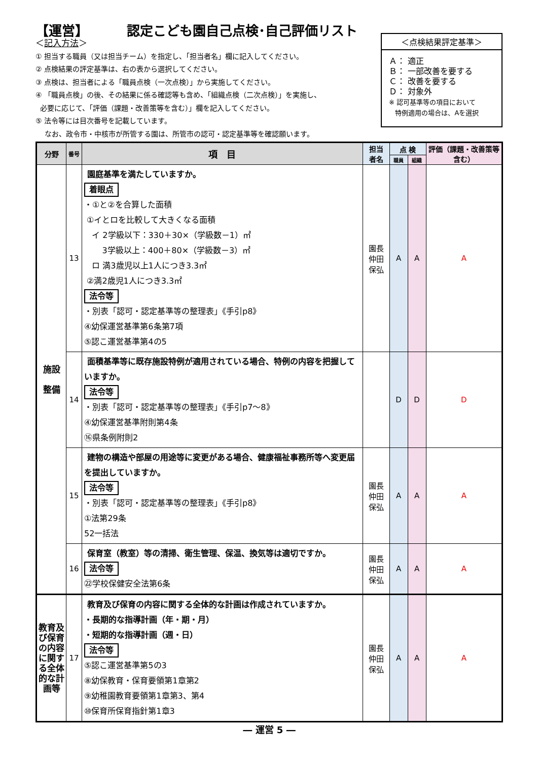【運営】 認定こども園自己点検･自己評価リスト
＜記入方法＞
① 担当する職員（又は担当チーム）を指定し、「担当者名」欄に記入してください。
② 点検結果の評定基準は、右の表から選択してください。
③ 点検は、担当者による「職員点検（一次点検）」から実施してください。
④ 「職員点検」の後、その結果に係る確認等も含め、「組織点検（二次点検）」を実施し、
必要に応じて、「評価（課題・改善策等を含む）」欄を記入してください。
⑤ 法令等には目次番号を記載しています。
なお、政令市・中核市が所管する園は、所管市の認可・認定基準等を確認願います。
＜点検結果評定基準＞
Ａ： 適正
Ｂ： 一部改善を要する
Ｃ： 改善を要する
Ｄ： 対象外
※ 認可基準等の項目において
特例適用の場合は、Aを選択
| 分野 | 番号 | 項 目 | 担当 者名 | 点 検 | | 評価（課題・改善策等含む） |
| --- | --- | --- | --- | --- | --- | --- |
| | | | | 職員 | 組織 | |
| 施設 整備 | 13 | 園庭基準を満たしていますか。 着眼点 ・①と②を合算した面積 ①イとロを比較して大きくなる面積 イ 2学級以下：330＋30×（学級数－1）㎡ 3学級以上：400＋80×（学級数－3）㎡ ロ 満3歳児以上1人につき3.3㎡ ②満2歳児1人につき3.3㎡ 法令等 ・別表「認可・認定基準等の整理表」《手引p8》 ④幼保運営基準第6条第7項 ⑤認こ運営基準第4の5 | 園長 仲田 保弘 | A | A | A |
| | 14 | 面積基準等に既存施設特例が適用されている場合、特例の内容を把握していますか。 法令等 ・別表「認可・認定基準等の整理表」《手引p7～8》 ④幼保運営基準附則第4条 ⑯県条例附則2 | | D | D | D |
| | 15 | 建物の構造や部屋の用途等に変更がある場合、健康福祉事務所等へ変更届を提出していますか。 法令等 ・別表「認可・認定基準等の整理表」《手引p8》 ①法第29条 52一括法 | 園長 仲田 保弘 | A | A | A |
| | 16 | 保育室（教室）等の清掃、衛生管理、保温、換気等は適切ですか。 法令等 ㉒学校保健安全法第6条 | 園長 仲田 保弘 | A | A | A |
| 教育及び保育の内容に関する全体的な計画等 | 17 | 教育及び保育の内容に関する全体的な計画は作成されていますか。 ・長期的な指導計画（年・期・月） ・短期的な指導計画（週・日） 法令等 ⑤認こ運営基準第5の3 ⑧幼保教育・保育要領第1章第2 ⑨幼稚園教育要領第1章第3、第4 ⑩保育所保育指針第1章3 | 園長 仲田 保弘 | A | A | A |
― 運営 5 ―